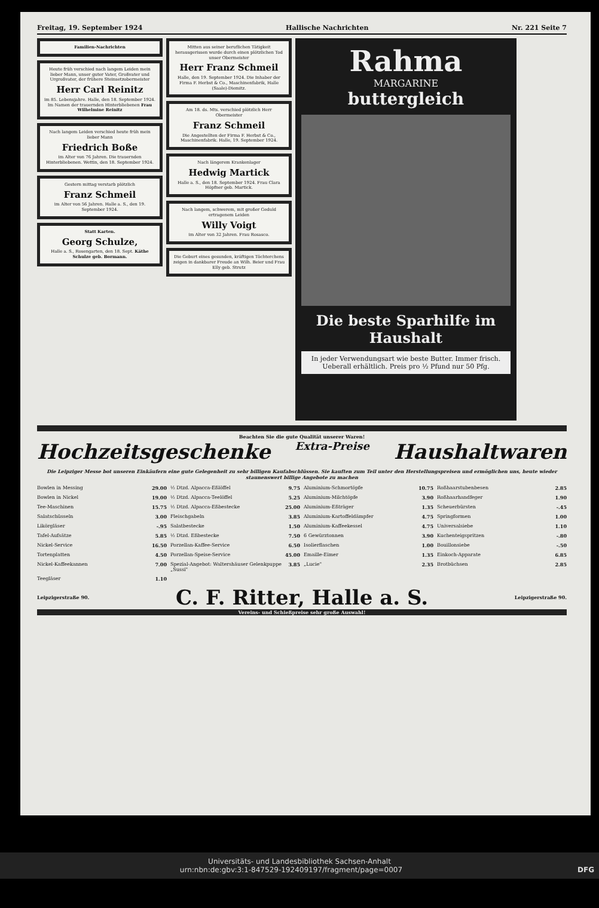Freitag, 19. September 1924 Hallische Nachrichten Nr. 221 Seite 7
Familien-Nachrichten
Heute früh verschied nach langem Leiden mein lieber Mann, unser guter Vater, Großvater und Urgroßvater, der frühere Steinsetzobermeister
Herr Carl Reinitz
im 85. Lebensjahre. Halle, den 18. September 1924. Im Namen der trauernden Hinterbliebenen Frau Wilhelmine Reinitz
Nach langem Leiden verschied heute früh mein lieber Mann
Friedrich Boße
im Alter von 76 Jahren. Die trauernden Hinterbliebenen. Wettin, den 18. September 1924.
Gestern mittag verstarb plötzlich
Franz Schmeil
im Alter von 56 Jahren. Halle a. S., den 19. September 1924.
Statt Karten.
Georg Schulze,
Halle a. S., Rosengarten, den 18. Sept. Käthe Schulze geb. Bormann.
Mitten aus seiner beruflichen Tätigkeit herausgerissen wurde durch einen plötzlichen Tod unser Obermeister
Herr Franz Schmeil
Halle, den 19. September 1924. Die Inhaber der Firma F. Herbst & Co., Maschinenfabrik, Halle (Saale)-Diemitz.
Am 18. ds. Mts. verschied plötzlich Herr Obermeister
Franz Schmeil
Die Angestellten der Firma F. Herbst & Co., Maschinenfabrik. Halle, 19. September 1924.
Nach längerem Krankenlager
Hedwig Martick
Halle a. S., den 18. September 1924. Frau Clara Höpfner geb. Martick.
Nach langem, schwerem, mit großer Geduld ertragenem Leiden
Willy Voigt
im Alter von 32 Jahren. Frau Rosasco.
Die Geburt eines gesunden, kräftigen Töchterchens zeigen in dankbarer Freude an Wilh. Beier und Frau Elly geb. Strutz
Rahma
MARGARINE
buttergleich
Die beste Sparhilfe im Haushalt
In jeder Verwendungsart wie beste Butter. Immer frisch. Ueberall erhältlich. Preis pro ½ Pfund nur 50 Pfg.
Beachten Sie die gute Qualität unserer Waren!
Hochzeitsgeschenke Extra-Preise Haushaltwaren
Die Leipziger Messe bot unseren Einkäufern eine gute Gelegenheit zu sehr billigen Kaufabschlüssen. Sie kauften zum Teil unter den Herstellungspreisen und ermöglichen uns, heute wieder staunenswert billige Angebote zu machen
Bowlen in Messing 29.00
½ Dtzd. Alpacca-Eßlöffel 9.75
Aluminium-Schmortöpfe 10.75
Roßhaarstubenbesen 2.85
Bowlen in Nickel 19.00
½ Dtzd. Alpacca-Teelöffel 5.25
Aluminium-Milchtöpfe 3.90
Roßhaarhandfeger 1.90
Tee-Maschinen 15.75
½ Dtzd. Alpacca-Eßbestecke 25.00
Aluminium-Eßträger 1.35
Scheuerbürsten -.45
Salatschüsseln 3.00
Fleischgabeln 3.85
Aluminium-Kartoffeldämpfer 4.75
Springformen 1.00
Likörgläser -.95
Salatbestecke 1.50
Aluminium-Kaffeekessel 4.75
Universalsiebe 1.10
Tafel-Aufsätze 5.85
½ Dtzd. Eßbestecke 7.50
6 Gewürztonnen 3.90
Kuchenteigspritzen -.80
Nickel-Service 16.50
Porzellan-Kaffee-Service 6.50
Isolierflaschen 1.00
Bouillonsiebe -.50
Tortenplatten 4.50
Porzellan-Speise-Service 45.00
Emaille-Eimer 1.35
Einkoch-Apparate 6.85
Nickel-Kaffeekannen 7.00
Spezial-Angebot: Waltershäuser Gelenkpuppe „Sussi" 3.85
„Lucie" 2.35
Brotbüchsen 2.85
Teegläser 1.10
Leipzigerstraße 90. C. F. Ritter, Halle a. S. Leipzigerstraße 90.
Vereins- und Schießpreise sehr große Auswahl!
Universitäts- und Landesbibliothek Sachsen-Anhalt
urn:nbn:de:gbv:3:1-847529-192409197/fragment/page=0007 DFG